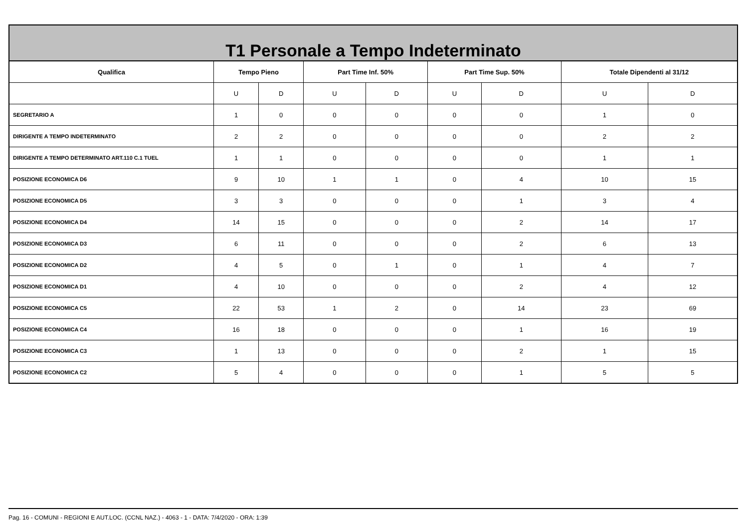| T1 Personale a Tempo Indeterminato | | | | | | | | |
| --- | --- | --- | --- | --- | --- | --- | --- | --- |
| Qualifica | Tempo Pieno | | Part Time Inf. 50% | | Part Time Sup. 50% | | Totale Dipendenti al 31/12 | |
| | U | D | U | D | U | D | U | D |
| SEGRETARIO A | 1 | 0 | 0 | 0 | 0 | 0 | 1 | 0 |
| DIRIGENTE A TEMPO INDETERMINATO | 2 | 2 | 0 | 0 | 0 | 0 | 2 | 2 |
| DIRIGENTE A TEMPO DETERMINATO ART.110 C.1 TUEL | 1 | 1 | 0 | 0 | 0 | 0 | 1 | 1 |
| POSIZIONE ECONOMICA D6 | 9 | 10 | 1 | 1 | 0 | 4 | 10 | 15 |
| POSIZIONE ECONOMICA D5 | 3 | 3 | 0 | 0 | 0 | 1 | 3 | 4 |
| POSIZIONE ECONOMICA D4 | 14 | 15 | 0 | 0 | 0 | 2 | 14 | 17 |
| POSIZIONE ECONOMICA D3 | 6 | 11 | 0 | 0 | 0 | 2 | 6 | 13 |
| POSIZIONE ECONOMICA D2 | 4 | 5 | 0 | 1 | 0 | 1 | 4 | 7 |
| POSIZIONE ECONOMICA D1 | 4 | 10 | 0 | 0 | 0 | 2 | 4 | 12 |
| POSIZIONE ECONOMICA C5 | 22 | 53 | 1 | 2 | 0 | 14 | 23 | 69 |
| POSIZIONE ECONOMICA C4 | 16 | 18 | 0 | 0 | 0 | 1 | 16 | 19 |
| POSIZIONE ECONOMICA C3 | 1 | 13 | 0 | 0 | 0 | 2 | 1 | 15 |
| POSIZIONE ECONOMICA C2 | 5 | 4 | 0 | 0 | 0 | 1 | 5 | 5 |
Pag. 16 - COMUNI - REGIONI E AUT.LOC. (CCNL NAZ.) - 4063 - 1 - DATA: 7/4/2020 - ORA: 1:39